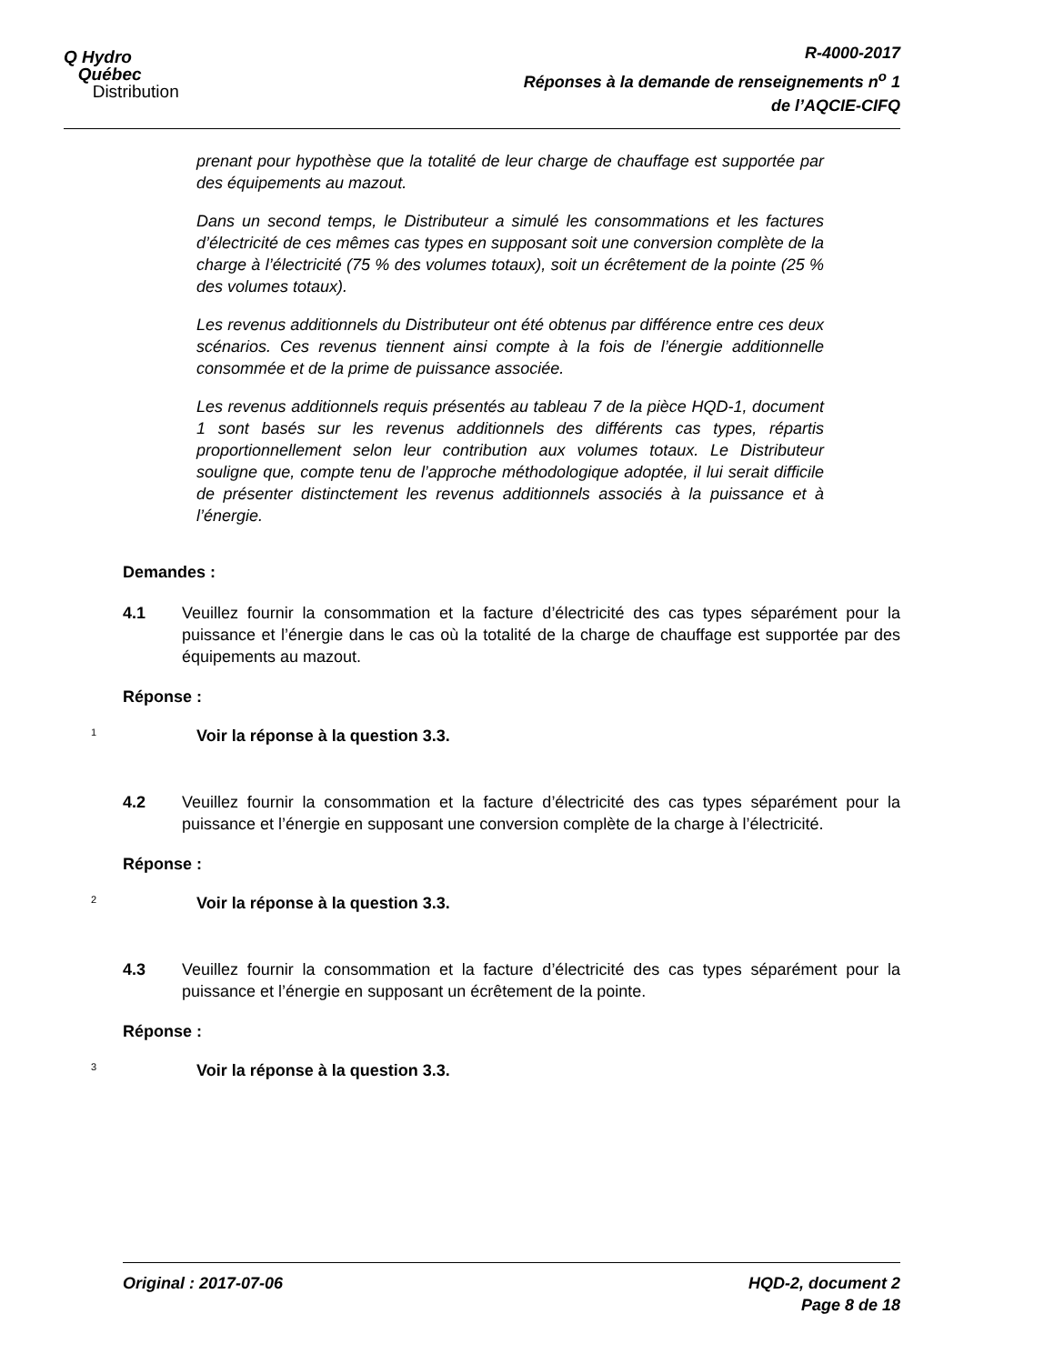Q Hydro
Québec
Distribution
R-4000-2017
Réponses à la demande de renseignements n<sup>o</sup> 1
de l’AQCIE-CIFQ
prenant pour hypothèse que la totalité de leur charge de chauffage est supportée par des équipements au mazout.
Dans un second temps, le Distributeur a simulé les consommations et les factures d’électricité de ces mêmes cas types en supposant soit une conversion complète de la charge à l’électricité (75 % des volumes totaux), soit un écrêtement de la pointe (25 % des volumes totaux).
Les revenus additionnels du Distributeur ont été obtenus par différence entre ces deux scénarios. Ces revenus tiennent ainsi compte à la fois de l’énergie additionnelle consommée et de la prime de puissance associée.
Les revenus additionnels requis présentés au tableau 7 de la pièce HQD-1, document 1 sont basés sur les revenus additionnels des différents cas types, répartis proportionnellement selon leur contribution aux volumes totaux. Le Distributeur souligne que, compte tenu de l’approche méthodologique adoptée, il lui serait difficile de présenter distinctement les revenus additionnels associés à la puissance et à l’énergie.
Demandes :
4.1 Veuillez fournir la consommation et la facture d’électricité des cas types séparément pour la puissance et l’énergie dans le cas où la totalité de la charge de chauffage est supportée par des équipements au mazout.
Réponse :
1 Voir la réponse à la question 3.3.
4.2 Veuillez fournir la consommation et la facture d’électricité des cas types séparément pour la puissance et l’énergie en supposant une conversion complète de la charge à l’électricité.
Réponse :
2 Voir la réponse à la question 3.3.
4.3 Veuillez fournir la consommation et la facture d’électricité des cas types séparément pour la puissance et l’énergie en supposant un écrêtement de la pointe.
Réponse :
3 Voir la réponse à la question 3.3.
Original : 2017-07-06 HQD-2, document 2
Page 8 de 18